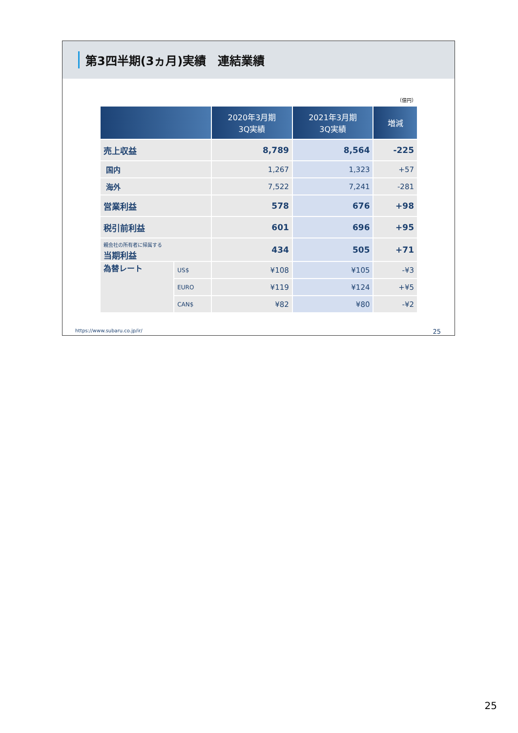第3四半期(3ヵ月)実績　連結業績
（億円）
| | | 2020年3月期 3Q実績 | 2021年3月期 3Q実績 | 増減 |
| --- | --- | --- | --- | --- |
| 売上収益 | | 8,789 | 8,564 | -225 |
| 国内 | | 1,267 | 1,323 | +57 |
| 海外 | | 7,522 | 7,241 | -281 |
| 営業利益 | | 578 | 676 | +98 |
| 税引前利益 | | 601 | 696 | +95 |
| 親会社の所有者に帰属する 当期利益 | | 434 | 505 | +71 |
| 為替レート | US$ | ¥108 | ¥105 | -¥3 |
| | EURO | ¥119 | ¥124 | +¥5 |
| | CAN$ | ¥82 | ¥80 | -¥2 |
https://www.subaru.co.jp/ir/ 25
25